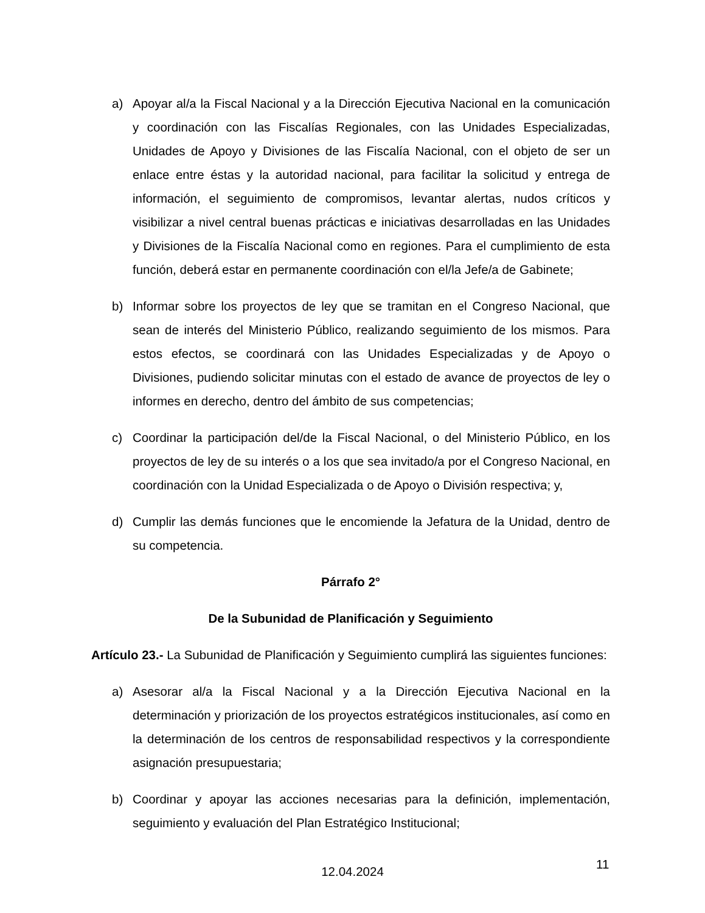a) Apoyar al/a la Fiscal Nacional y a la Dirección Ejecutiva Nacional en la comunicación y coordinación con las Fiscalías Regionales, con las Unidades Especializadas, Unidades de Apoyo y Divisiones de las Fiscalía Nacional, con el objeto de ser un enlace entre éstas y la autoridad nacional, para facilitar la solicitud y entrega de información, el seguimiento de compromisos, levantar alertas, nudos críticos y visibilizar a nivel central buenas prácticas e iniciativas desarrolladas en las Unidades y Divisiones de la Fiscalía Nacional como en regiones. Para el cumplimiento de esta función, deberá estar en permanente coordinación con el/la Jefe/a de Gabinete;
b) Informar sobre los proyectos de ley que se tramitan en el Congreso Nacional, que sean de interés del Ministerio Público, realizando seguimiento de los mismos. Para estos efectos, se coordinará con las Unidades Especializadas y de Apoyo o Divisiones, pudiendo solicitar minutas con el estado de avance de proyectos de ley o informes en derecho, dentro del ámbito de sus competencias;
c) Coordinar la participación del/de la Fiscal Nacional, o del Ministerio Público, en los proyectos de ley de su interés o a los que sea invitado/a por el Congreso Nacional, en coordinación con la Unidad Especializada o de Apoyo o División respectiva; y,
d) Cumplir las demás funciones que le encomiende la Jefatura de la Unidad, dentro de su competencia.
Párrafo 2°
De la Subunidad de Planificación y Seguimiento
Artículo 23.- La Subunidad de Planificación y Seguimiento cumplirá las siguientes funciones:
a) Asesorar al/a la Fiscal Nacional y a la Dirección Ejecutiva Nacional en la determinación y priorización de los proyectos estratégicos institucionales, así como en la determinación de los centros de responsabilidad respectivos y la correspondiente asignación presupuestaria;
b) Coordinar y apoyar las acciones necesarias para la definición, implementación, seguimiento y evaluación del Plan Estratégico Institucional;
11
12.04.2024